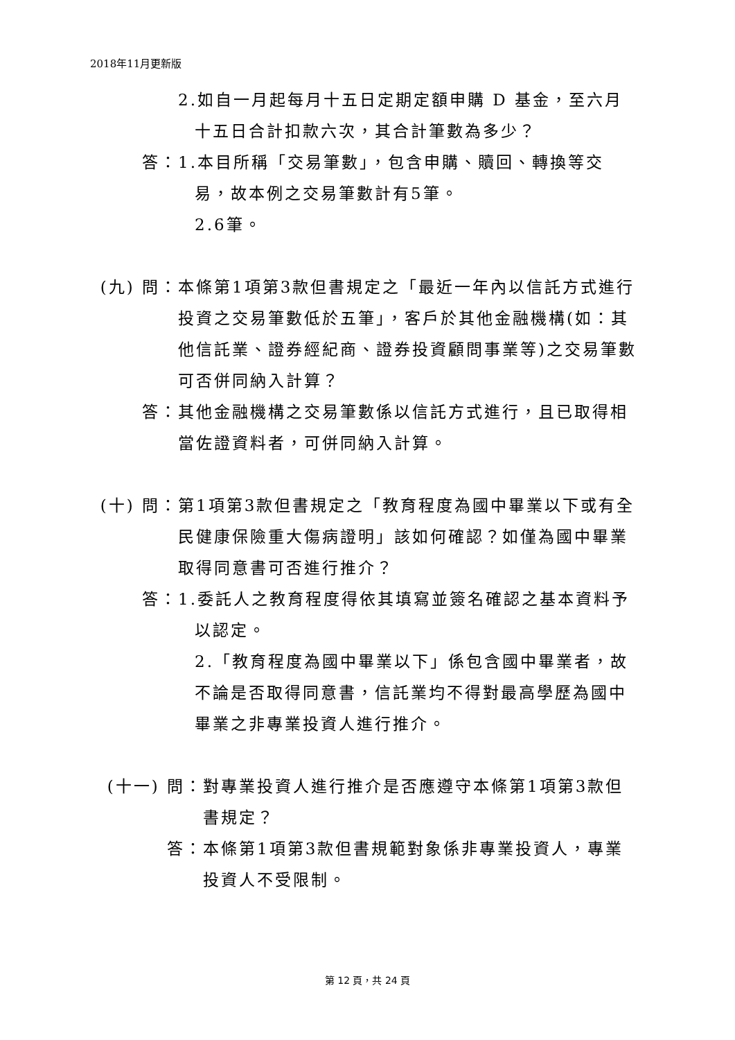2018年11月更新版
2.如自一月起每月十五日定期定額申購 D 基金，至六月十五日合計扣款六次，其合計筆數為多少？
答： 1.本目所稱「交易筆數」，包含申購、贖回、轉換等交易，故本例之交易筆數計有5筆。
2.6筆。
(九) 問： 本條第1項第3款但書規定之「最近一年內以信託方式進行投資之交易筆數低於五筆」，客戶於其他金融機構(如：其他信託業、證券經紀商、證券投資顧問事業等)之交易筆數可否併同納入計算？
答： 其他金融機構之交易筆數係以信託方式進行，且已取得相當佐證資料者，可併同納入計算。
(十) 問： 第1項第3款但書規定之「教育程度為國中畢業以下或有全民健康保險重大傷病證明」該如何確認？如僅為國中畢業取得同意書可否進行推介？
答： 1.委託人之教育程度得依其填寫並簽名確認之基本資料予以認定。
2.「教育程度為國中畢業以下」係包含國中畢業者，故不論是否取得同意書，信託業均不得對最高學歷為國中畢業之非專業投資人進行推介。
(十一) 問： 對專業投資人進行推介是否應遵守本條第1項第3款但書規定？
答： 本條第1項第3款但書規範對象係非專業投資人，專業投資人不受限制。
第 12 頁，共 24 頁